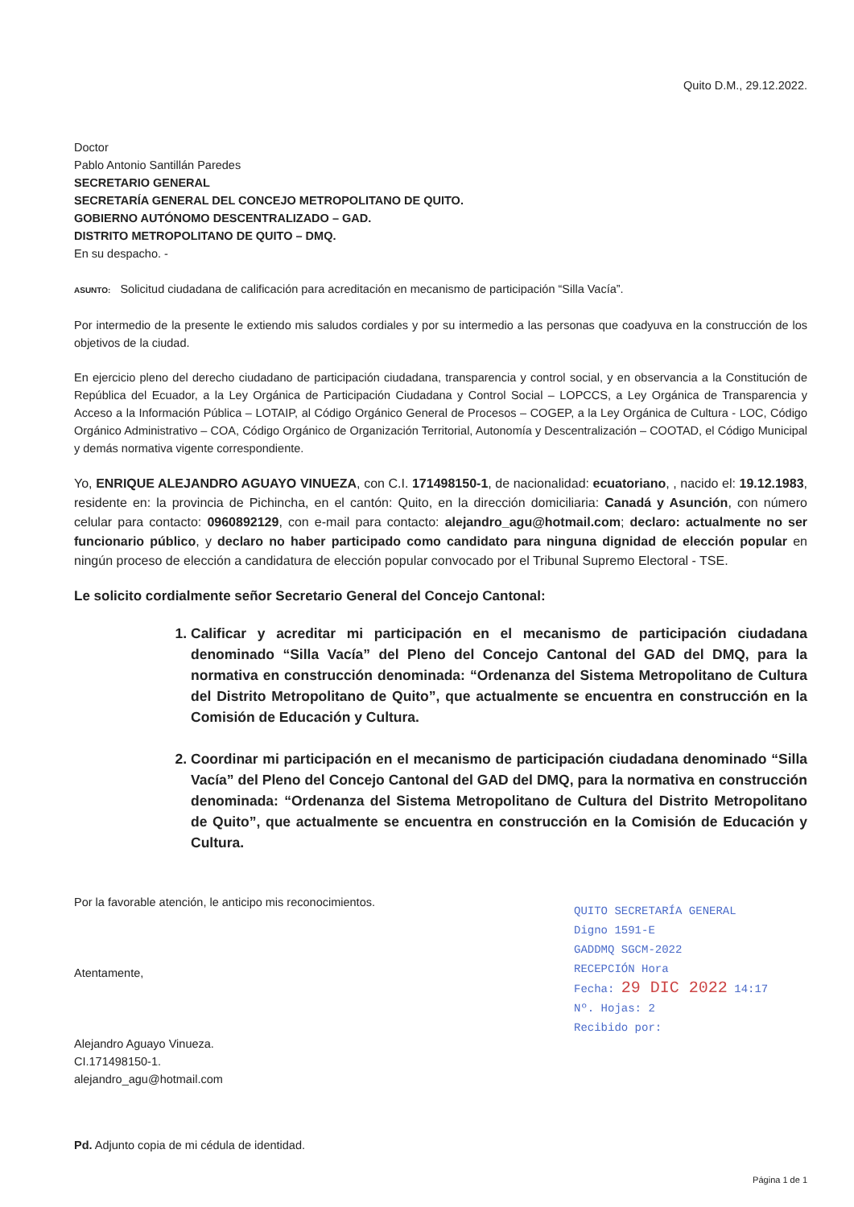Quito D.M., 29.12.2022.
Doctor
Pablo Antonio Santillán Paredes
SECRETARIO GENERAL
SECRETARÍA GENERAL DEL CONCEJO METROPOLITANO DE QUITO.
GOBIERNO AUTÓNOMO DESCENTRALIZADO – GAD.
DISTRITO METROPOLITANO DE QUITO – DMQ.
En su despacho. -
ASUNTO: Solicitud ciudadana de calificación para acreditación en mecanismo de participación “Silla Vacía”.
Por intermedio de la presente le extiendo mis saludos cordiales y por su intermedio a las personas que coadyuva en la construcción de los objetivos de la ciudad.
En ejercicio pleno del derecho ciudadano de participación ciudadana, transparencia y control social, y en observancia a la Constitución de República del Ecuador, a la Ley Orgánica de Participación Ciudadana y Control Social – LOPCCS, a Ley Orgánica de Transparencia y Acceso a la Información Pública – LOTAIP, al Código Orgánico General de Procesos – COGEP, a la Ley Orgánica de Cultura - LOC, Código Orgánico Administrativo – COA, Código Orgánico de Organización Territorial, Autonomía y Descentralización – COOTAD, el Código Municipal y demás normativa vigente correspondiente.
Yo, ENRIQUE ALEJANDRO AGUAYO VINUEZA, con C.I. 171498150-1, de nacionalidad: ecuatoriano, , nacido el: 19.12.1983, residente en: la provincia de Pichincha, en el cantón: Quito, en la dirección domiciliaria: Canadá y Asunción, con número celular para contacto: 0960892129, con e-mail para contacto: alejandro_agu@hotmail.com; declaro: actualmente no ser funcionario público, y declaro no haber participado como candidato para ninguna dignidad de elección popular en ningún proceso de elección a candidatura de elección popular convocado por el Tribunal Supremo Electoral - TSE.
Le solicito cordialmente señor Secretario General del Concejo Cantonal:
1. Calificar y acreditar mi participación en el mecanismo de participación ciudadana denominado “Silla Vacía” del Pleno del Concejo Cantonal del GAD del DMQ, para la normativa en construcción denominada: “Ordenanza del Sistema Metropolitano de Cultura del Distrito Metropolitano de Quito”, que actualmente se encuentra en construcción en la Comisión de Educación y Cultura.
2. Coordinar mi participación en el mecanismo de participación ciudadana denominado “Silla Vacía” del Pleno del Concejo Cantonal del GAD del DMQ, para la normativa en construcción denominada: “Ordenanza del Sistema Metropolitano de Cultura del Distrito Metropolitano de Quito”, que actualmente se encuentra en construcción en la Comisión de Educación y Cultura.
Por la favorable atención, le anticipo mis reconocimientos.
Atentamente,
Alejandro Aguayo Vinueza.
CI.171498150-1.
alejandro_agu@hotmail.com
QUITO SECRETARÍA GENERAL
Digno 1591-E
GADDMQ SGCM-2022
RECEPCIÓN Hora
Fecha: 29 DIC 2022 14:17
Nº. Hojas: 2
Recibido por:
Pd. Adjunto copia de mi cédula de identidad.
Página 1 de 1